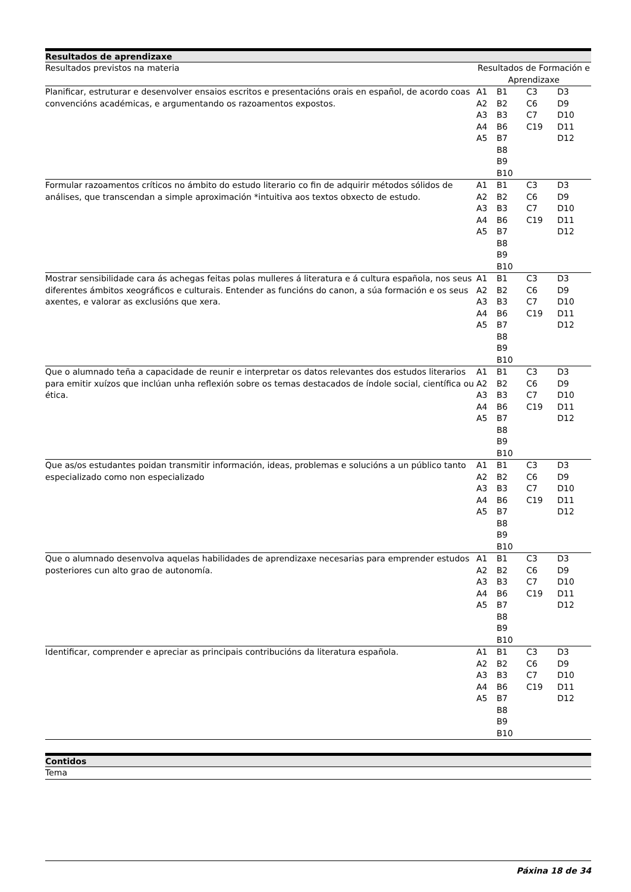| Resultados de aprendizaxe | | | | |
| --- | --- | --- | --- | --- |
| Resultados previstos na materia | Resultados de Formación e Aprendizaxe | | | |
| Planificar, estruturar e desenvolver ensaios escritos e presentacións orais en español, de acordo coas convencións académicas, e argumentando os razoamentos expostos. | A1 A2 A3 A4 A5 | B1 B2 B3 B6 B7 B8 B9 B10 | C3 C6 C7 C19 | D3 D9 D10 D11 D12 |
| Formular razoamentos críticos no ámbito do estudo literario co fin de adquirir métodos sólidos de análises, que transcendan a simple aproximación *intuitiva aos textos obxecto de estudo. | A1 A2 A3 A4 A5 | B1 B2 B3 B6 B7 B8 B9 B10 | C3 C6 C7 C19 | D3 D9 D10 D11 D12 |
| Mostrar sensibilidade cara ás achegas feitas polas mulleres á literatura e á cultura española, nos seus diferentes ámbitos xeográficos e culturais. Entender as funcións do canon, a súa formación e os seus axentes, e valorar as exclusións que xera. | A1 A2 A3 A4 A5 | B1 B2 B3 B6 B7 B8 B9 B10 | C3 C6 C7 C19 | D3 D9 D10 D11 D12 |
| Que o alumnado teña a capacidade de reunir e interpretar os datos relevantes dos estudos literarios para emitir xuízos que inclúan unha reflexión sobre os temas destacados de índole social, científica ou ética. | A1 A2 A3 A4 A5 | B1 B2 B3 B6 B7 B8 B9 B10 | C3 C6 C7 C19 | D3 D9 D10 D11 D12 |
| Que as/os estudantes poidan transmitir información, ideas, problemas e solucións a un público tanto especializado como non especializado | A1 A2 A3 A4 A5 | B1 B2 B3 B6 B7 B8 B9 B10 | C3 C6 C7 C19 | D3 D9 D10 D11 D12 |
| Que o alumnado desenvolva aquelas habilidades de aprendizaxe necesarias para emprender estudos posteriores cun alto grao de autonomía. | A1 A2 A3 A4 A5 | B1 B2 B3 B6 B7 B8 B9 B10 | C3 C6 C7 C19 | D3 D9 D10 D11 D12 |
| Identificar, comprender e apreciar as principais contribucións da literatura española. | A1 A2 A3 A4 A5 | B1 B2 B3 B6 B7 B8 B9 B10 | C3 C6 C7 C19 | D3 D9 D10 D11 D12 |
| Contidos |
| --- |
| Tema |
Páxina 18 de 34